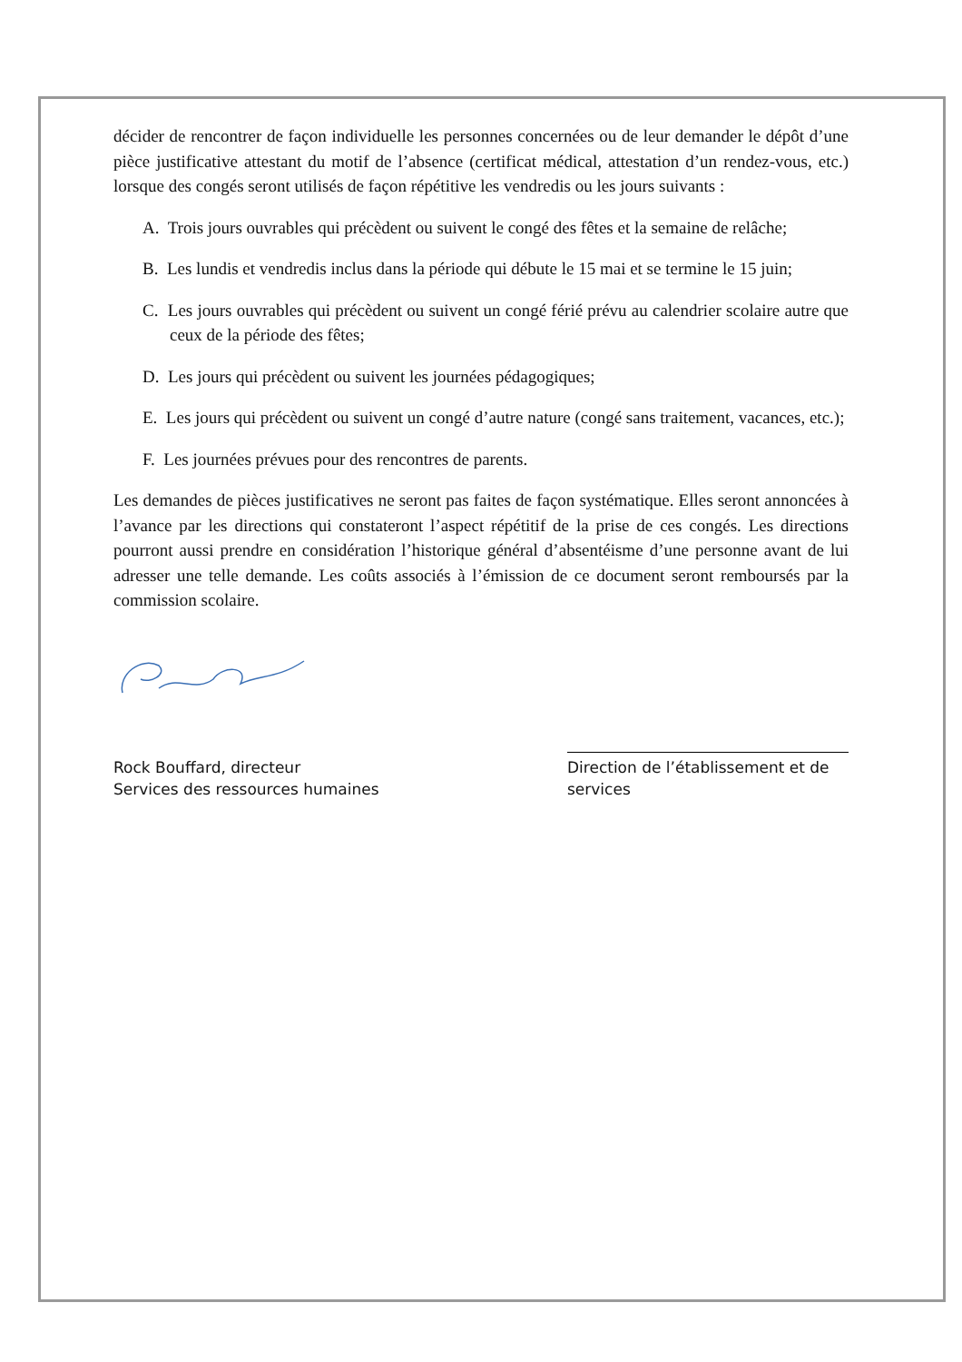décider de rencontrer de façon individuelle les personnes concernées ou de leur demander le dépôt d’une pièce justificative attestant du motif de l’absence (certificat médical, attestation d’un rendez-vous, etc.) lorsque des congés seront utilisés de façon répétitive les vendredis ou les jours suivants :
A. Trois jours ouvrables qui précèdent ou suivent le congé des fêtes et la semaine de relâche;
B. Les lundis et vendredis inclus dans la période qui débute le 15 mai et se termine le 15 juin;
C. Les jours ouvrables qui précèdent ou suivent un congé férié prévu au calendrier scolaire autre que ceux de la période des fêtes;
D. Les jours qui précèdent ou suivent les journées pédagogiques;
E. Les jours qui précèdent ou suivent un congé d’autre nature (congé sans traitement, vacances, etc.);
F. Les journées prévues pour des rencontres de parents.
Les demandes de pièces justificatives ne seront pas faites de façon systématique. Elles seront annoncées à l’avance par les directions qui constateront l’aspect répétitif de la prise de ces congés. Les directions pourront aussi prendre en considération l’historique général d’absentéisme d’une personne avant de lui adresser une telle demande. Les coûts associés à l’émission de ce document seront remboursés par la commission scolaire.
Rock Bouffard, directeur
Services des ressources humaines
Direction de l’établissement et de services